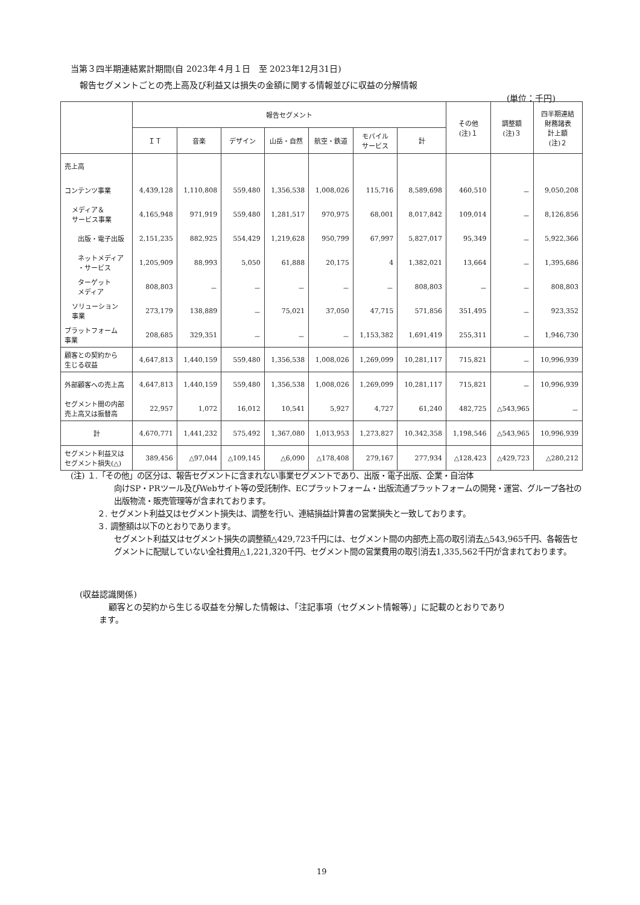当第３四半期連結累計期間(自 2023年４月１日　至 2023年12月31日)
報告セグメントごとの売上高及び利益又は損失の金額に関する情報並びに収益の分解情報
(単位：千円)
| | 報告セグメント | | | | | | | その他 (注)１ | 調整額 (注)３ | 四半期連結 財務諸表 計上額 (注)２ |
| --- | --- | --- | --- | --- | --- | --- | --- | --- | --- | --- |
| | ＩＴ | 音楽 | デザイン | 山岳・自然 | 航空・鉄道 | モバイル サービス | 計 | | | |
| 売上高 | | | | | | | | | | |
| コンテンツ事業 | 4,439,128 | 1,110,808 | 559,480 | 1,356,538 | 1,008,026 | 115,716 | 8,589,698 | 460,510 | － | 9,050,208 |
| メディア＆ サービス事業 | 4,165,948 | 971,919 | 559,480 | 1,281,517 | 970,975 | 68,001 | 8,017,842 | 109,014 | － | 8,126,856 |
| 出版・電子出版 | 2,151,235 | 882,925 | 554,429 | 1,219,628 | 950,799 | 67,997 | 5,827,017 | 95,349 | － | 5,922,366 |
| ネットメディア ・サービス | 1,205,909 | 88,993 | 5,050 | 61,888 | 20,175 | 4 | 1,382,021 | 13,664 | － | 1,395,686 |
| ターゲット メディア | 808,803 | － | － | － | － | － | 808,803 | － | － | 808,803 |
| ソリューション 事業 | 273,179 | 138,889 | － | 75,021 | 37,050 | 47,715 | 571,856 | 351,495 | － | 923,352 |
| プラットフォーム 事業 | 208,685 | 329,351 | － | － | － | 1,153,382 | 1,691,419 | 255,311 | － | 1,946,730 |
| 顧客との契約から 生じる収益 | 4,647,813 | 1,440,159 | 559,480 | 1,356,538 | 1,008,026 | 1,269,099 | 10,281,117 | 715,821 | － | 10,996,939 |
| 外部顧客への売上高 | 4,647,813 | 1,440,159 | 559,480 | 1,356,538 | 1,008,026 | 1,269,099 | 10,281,117 | 715,821 | － | 10,996,939 |
| セグメント間の内部 売上高又は振替高 | 22,957 | 1,072 | 16,012 | 10,541 | 5,927 | 4,727 | 61,240 | 482,725 | △543,965 | － |
| 計 | 4,670,771 | 1,441,232 | 575,492 | 1,367,080 | 1,013,953 | 1,273,827 | 10,342,358 | 1,198,546 | △543,965 | 10,996,939 |
| セグメント利益又は セグメント損失(△) | 389,456 | △97,044 | △109,145 | △6,090 | △178,408 | 279,167 | 277,934 | △128,423 | △429,723 | △280,212 |
(注) １.「その他」の区分は、報告セグメントに含まれない事業セグメントであり、出版・電子出版、企業・自治体
向けSP・PRツール及びWebサイト等の受託制作、ECプラットフォーム・出版流通プラットフォームの開発・運営、グループ各社の出版物流・販売管理等が含まれております。
２. セグメント利益又はセグメント損失は、調整を行い、連結損益計算書の営業損失と一致しております。
３. 調整額は以下のとおりであります。
セグメント利益又はセグメント損失の調整額△429,723千円には、セグメント間の内部売上高の取引消去△543,965千円、各報告セグメントに配賦していない全社費用△1,221,320千円、セグメント間の営業費用の取引消去1,335,562千円が含まれております。
(収益認識関係)
顧客との契約から生じる収益を分解した情報は、「注記事項（セグメント情報等）」に記載のとおりであり
ます。
19